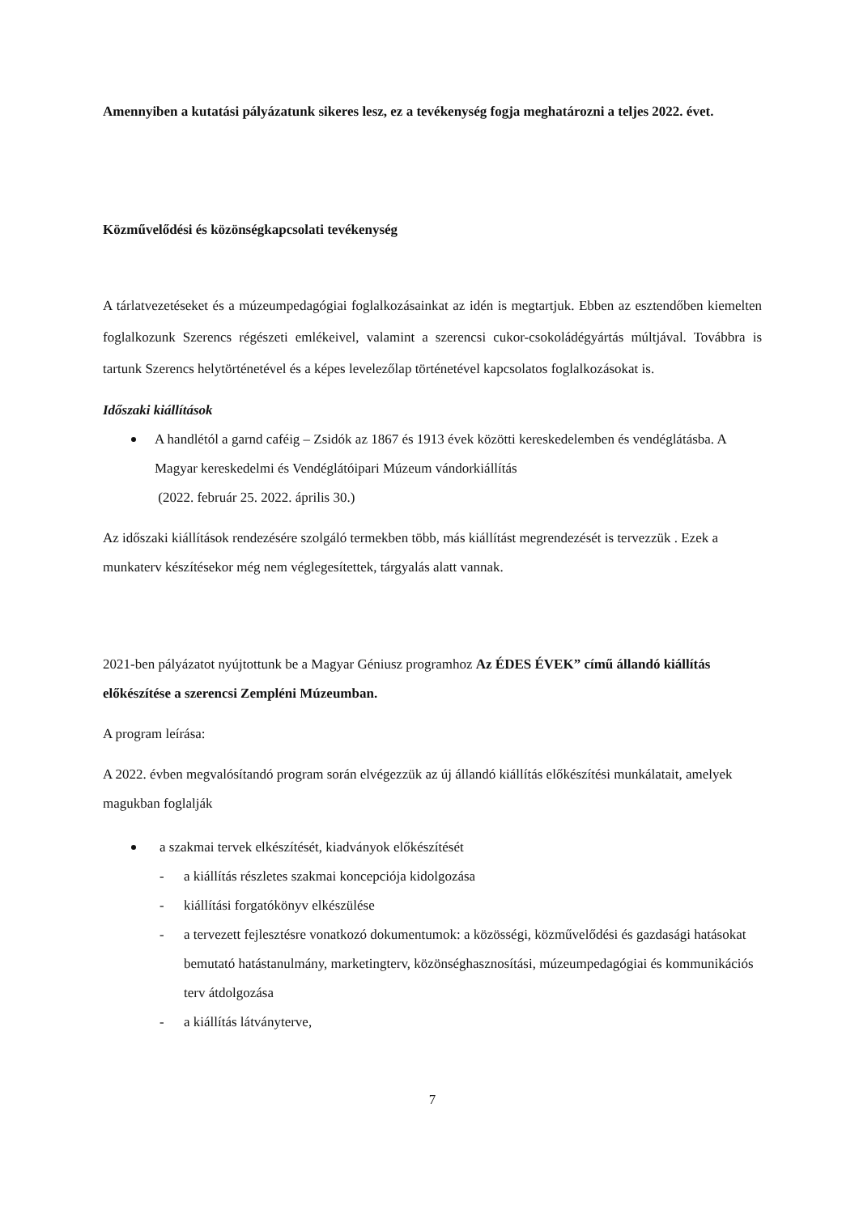Amennyiben a kutatási pályázatunk sikeres lesz, ez a tevékenység fogja meghatározni a teljes 2022. évet.
Közművelődési és közönségkapcsolati tevékenység
A tárlatvezetéseket és a múzeumpedagógiai foglalkozásainkat az idén is megtartjuk. Ebben az esztendőben kiemelten foglalkozunk Szerencs régészeti emlékeivel, valamint a szerencsi cukor-csokoládégyártás múltjával. Továbbra is tartunk Szerencs helytörténetével és a képes levelezőlap történetével kapcsolatos foglalkozásokat is.
Időszaki kiállítások
A handlétól a garnd caféig – Zsidók az 1867 és 1913 évek közötti kereskedelemben és vendéglátásba. A Magyar kereskedelmi és Vendéglátóipari Múzeum vándorkiállítás
(2022. február 25. 2022. április 30.)
Az időszaki kiállítások rendezésére szolgáló termekben több, más kiállítást megrendezését is tervezzük . Ezek a munkaterv készítésekor még nem véglegesítettek, tárgyalás alatt vannak.
2021-ben pályázatot nyújtottunk be a Magyar Géniusz programhoz Az ÉDES ÉVEK” című állandó kiállítás előkészítése a szerencsi Zempléni Múzeumban.
A program leírása:
A 2022. évben megvalósítandó program során elvégezzük az új állandó kiállítás előkészítési munkálatait, amelyek magukban foglalják
a szakmai tervek elkészítését, kiadványok előkészítését
- a kiállítás részletes szakmai koncepciója kidolgozása
- kiállítási forgatókönyv elkészülése
- a tervezett fejlesztésre vonatkozó dokumentumok: a közösségi, közművelődési és gazdasági hatásokat bemutató hatástanulmány, marketingterv, közönséghasznosítási, múzeumpedagógiai és kommunikációs terv átdolgozása
- a kiállítás látványterve,
7